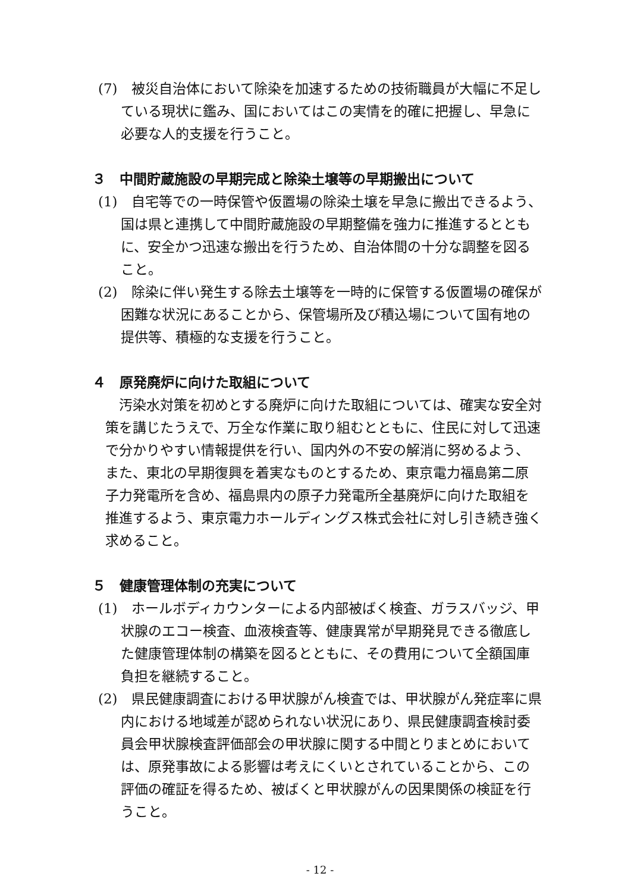(7)　被災自治体において除染を加速するための技術職員が大幅に不足している現状に鑑み、国においてはこの実情を的確に把握し、早急に必要な人的支援を行うこと。
３　中間貯蔵施設の早期完成と除染土壌等の早期搬出について
(1)　自宅等での一時保管や仮置場の除染土壌を早急に搬出できるよう、国は県と連携して中間貯蔵施設の早期整備を強力に推進するとともに、安全かつ迅速な搬出を行うため、自治体間の十分な調整を図ること。
(2)　除染に伴い発生する除去土壌等を一時的に保管する仮置場の確保が困難な状況にあることから、保管場所及び積込場について国有地の提供等、積極的な支援を行うこと。
４　原発廃炉に向けた取組について
汚染水対策を初めとする廃炉に向けた取組については、確実な安全対策を講じたうえで、万全な作業に取り組むとともに、住民に対して迅速で分かりやすい情報提供を行い、国内外の不安の解消に努めるよう、また、東北の早期復興を着実なものとするため、東京電力福島第二原子力発電所を含め、福島県内の原子力発電所全基廃炉に向けた取組を推進するよう、東京電力ホールディングス株式会社に対し引き続き強く求めること。
５　健康管理体制の充実について
(1)　ホールボディカウンターによる内部被ばく検査、ガラスバッジ、甲状腺のエコー検査、血液検査等、健康異常が早期発見できる徹底した健康管理体制の構築を図るとともに、その費用について全額国庫負担を継続すること。
(2)　県民健康調査における甲状腺がん検査では、甲状腺がん発症率に県内における地域差が認められない状況にあり、県民健康調査検討委員会甲状腺検査評価部会の甲状腺に関する中間とりまとめにおいては、原発事故による影響は考えにくいとされていることから、この評価の確証を得るため、被ばくと甲状腺がんの因果関係の検証を行うこと。
- 12 -